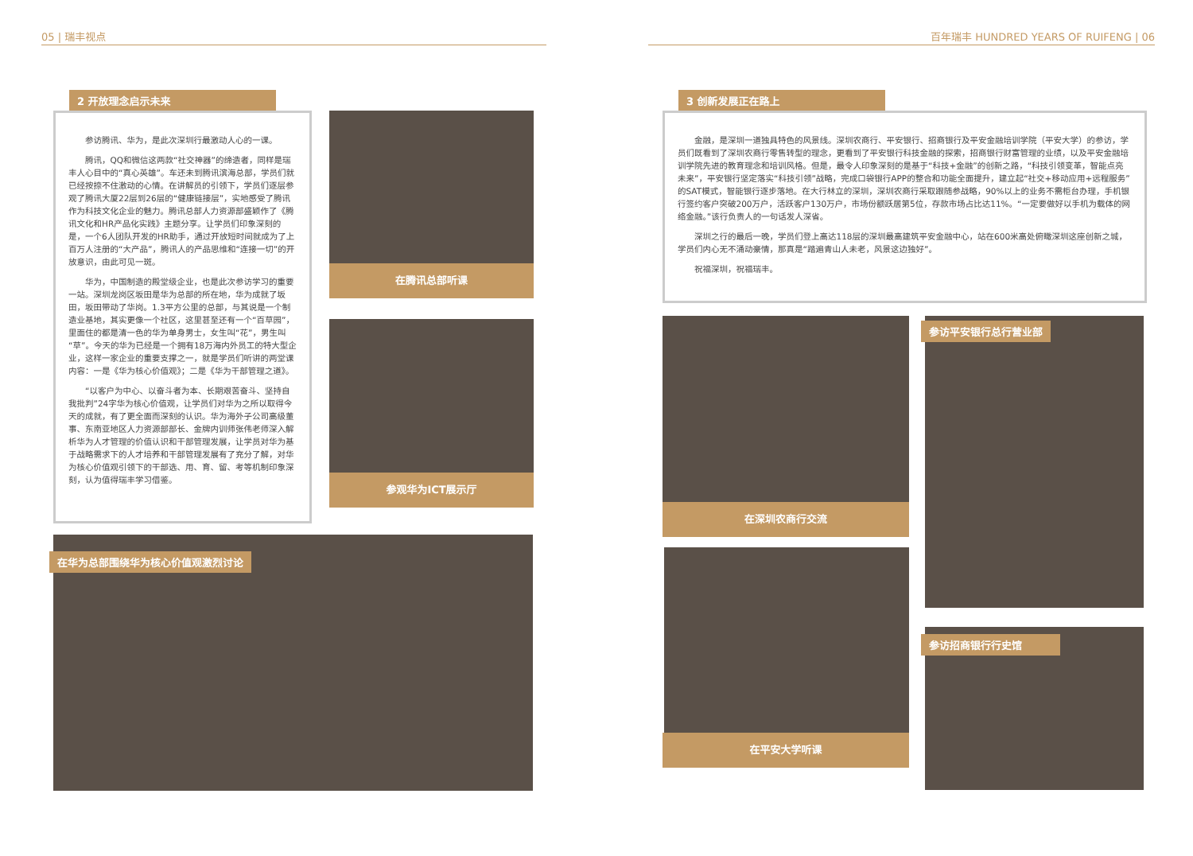05 | 瑞丰视点 百年瑞丰 HUNDRED YEARS OF RUIFENG | 06
2 开放理念启示未来
参访腾讯、华为，是此次深圳行最激动人心的一课。
腾讯，QQ和微信这两款“社交神器”的缔造者，同样是瑞丰人心目中的“真心英雄”。车还未到腾讯滨海总部，学员们就已经按捺不住激动的心情。在讲解员的引领下，学员们逐层参观了腾讯大厦22层到26层的“健康链接层”，实地感受了腾讯作为科技文化企业的魅力。腾讯总部人力资源部盛颖作了《腾讯文化和HR产品化实践》主题分享。让学员们印象深刻的是，一个6人团队开发的HR助手，通过开放短时间就成为了上百万人注册的“大产品”，腾讯人的产品思维和“连接一切”的开放意识，由此可见一斑。
华为，中国制造的殿堂级企业，也是此次参访学习的重要一站。深圳龙岗区坂田是华为总部的所在地，华为成就了坂田，坂田带动了华岗。1.3平方公里的总部，与其说是一个制造业基地，其实更像一个社区，这里甚至还有一个“百草园”，里面住的都是清一色的华为单身男士，女生叫“花”，男生叫“草”。今天的华为已经是一个拥有18万海内外员工的特大型企业，这样一家企业的重要支撑之一，就是学员们听讲的两堂课内容：一是《华为核心价值观》；二是《华为干部管理之道》。
“以客户为中心、以奋斗者为本、长期艰苦奋斗、坚持自我批判”24字华为核心价值观，让学员们对华为之所以取得今天的成就，有了更全面而深刻的认识。华为海外子公司高级董事、东南亚地区人力资源部部长、金牌内训师张伟老师深入解析华为人才管理的价值认识和干部管理发展，让学员对华为基于战略需求下的人才培养和干部管理发展有了充分了解，对华为核心价值观引领下的干部选、用、育、留、考等机制印象深刻，认为值得瑞丰学习借鉴。
在腾讯总部听课
参观华为ICT展示厅
在华为总部围绕华为核心价值观激烈讨论
3 创新发展正在路上
金融，是深圳一道独具特色的风景线。深圳农商行、平安银行、招商银行及平安金融培训学院（平安大学）的参访，学员们既看到了深圳农商行零售转型的理念，更看到了平安银行科技金融的探索，招商银行财富管理的业绩，以及平安金融培训学院先进的教育理念和培训风格。但是，最令人印象深刻的是基于“科技+金融”的创新之路，“科技引领变革，智能点亮未来”，平安银行坚定落实“科技引领”战略，完成口袋银行APP的整合和功能全面提升，建立起“社交+移动应用+远程服务”的SAT模式，智能银行逐步落地。在大行林立的深圳，深圳农商行采取跟随参战略，90%以上的业务不需柜台办理，手机银行签约客户突破200万户，活跃客户130万户，市场份额跃居第5位，存款市场占比达11%。“一定要做好以手机为载体的网络金融。”该行负责人的一句话发人深省。
深圳之行的最后一晚，学员们登上高达118层的深圳最高建筑平安金融中心，站在600米高处俯瞰深圳这座创新之城，学员们内心无不涌动豪情，那真是“踏遍青山人未老，风景这边独好”。
祝福深圳，祝福瑞丰。
在深圳农商行交流
在平安大学听课
参访平安银行总行营业部
参访招商银行行史馆